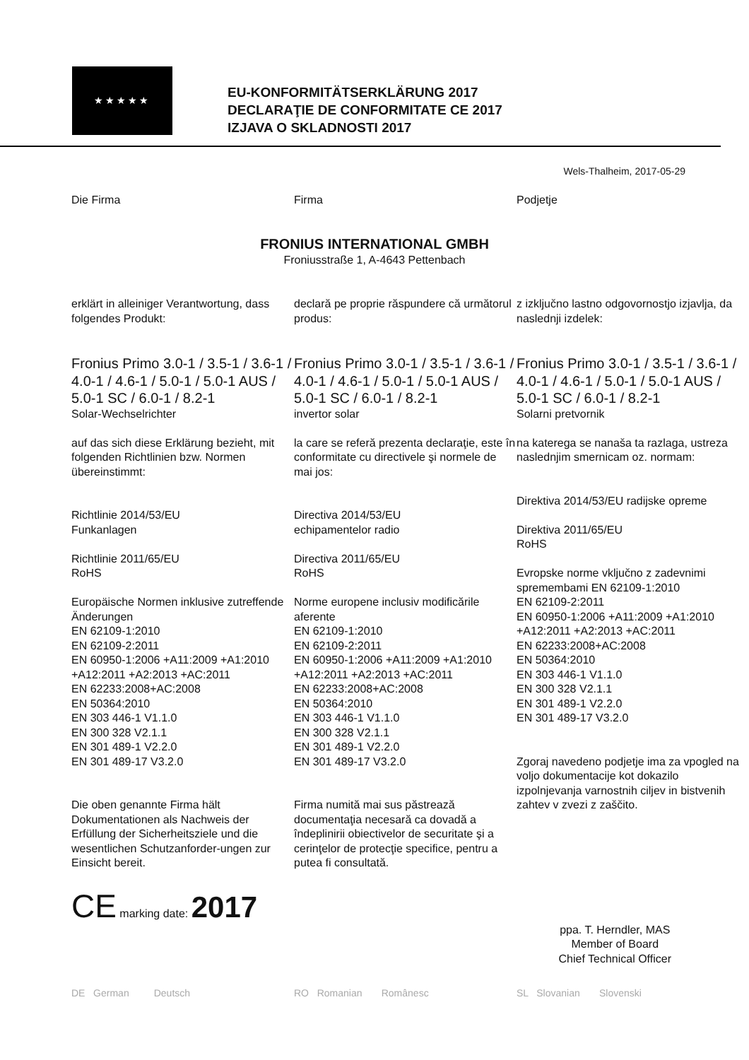★★★★★
EU-KONFORMITÄTSERKLÄRUNG 2017
DECLARAŢIE DE CONFORMITATE CE 2017
IZJAVA O SKLADNOSTI 2017
Wels-Thalheim, 2017-05-29
Die Firma Firma Podjetje
FRONIUS INTERNATIONAL GMBH
Froniusstraße 1, A-4643 Pettenbach
erklärt in alleiniger Verantwortung, dass folgendes Produkt:
Fronius Primo 3.0-1 / 3.5-1 / 3.6-1 / 4.0-1 / 4.6-1 / 5.0-1 / 5.0-1 AUS / 5.0-1 SC / 6.0-1 / 8.2-1
Solar-Wechselrichter
auf das sich diese Erklärung bezieht, mit folgenden Richtlinien bzw. Normen übereinstimmt:
Richtlinie 2014/53/EU
Funkanlagen
Richtlinie 2011/65/EU
RoHS
Europäische Normen inklusive zutreffende Änderungen
EN 62109-1:2010
EN 62109-2:2011
EN 60950-1:2006 +A11:2009 +A1:2010 +A12:2011 +A2:2013 +AC:2011
EN 62233:2008+AC:2008
EN 50364:2010
EN 303 446-1 V1.1.0
EN 300 328 V2.1.1
EN 301 489-1 V2.2.0
EN 301 489-17 V3.2.0
Die oben genannte Firma hält Dokumentationen als Nachweis der Erfüllung der Sicherheitsziele und die wesentlichen Schutzanforder-ungen zur Einsicht bereit.
declară pe proprie răspundere că următorul produs:
Fronius Primo 3.0-1 / 3.5-1 / 3.6-1 / 4.0-1 / 4.6-1 / 5.0-1 / 5.0-1 AUS / 5.0-1 SC / 6.0-1 / 8.2-1
invertor solar
la care se referă prezenta declaraţie, este în conformitate cu directivele şi normele de mai jos:
Directiva 2014/53/EU
echipamentelor radio
Directiva 2011/65/EU
RoHS
Norme europene inclusiv modificările aferente
EN 62109-1:2010
EN 62109-2:2011
EN 60950-1:2006 +A11:2009 +A1:2010 +A12:2011 +A2:2013 +AC:2011
EN 62233:2008+AC:2008
EN 50364:2010
EN 303 446-1 V1.1.0
EN 300 328 V2.1.1
EN 301 489-1 V2.2.0
EN 301 489-17 V3.2.0
Firma numită mai sus păstrează documentaţia necesară ca dovadă a îndeplinirii obiectivelor de securitate şi a cerinţelor de protecţie specifice, pentru a putea fi consultată.
z izključno lastno odgovornostjo izjavlja, da naslednji izdelek:
Fronius Primo 3.0-1 / 3.5-1 / 3.6-1 / 4.0-1 / 4.6-1 / 5.0-1 / 5.0-1 AUS / 5.0-1 SC / 6.0-1 / 8.2-1
Solarni pretvornik
na katerega se nanaša ta razlaga, ustreza naslednjim smernicam oz. normam:
Direktiva 2014/53/EU radijske opreme
Direktiva 2011/65/EU
RoHS
Evropske norme vključno z zadevnimi spremembami EN 62109-1:2010
EN 62109-2:2011
EN 60950-1:2006 +A11:2009 +A1:2010 +A12:2011 +A2:2013 +AC:2011
EN 62233:2008+AC:2008
EN 50364:2010
EN 303 446-1 V1.1.0
EN 300 328 V2.1.1
EN 301 489-1 V2.2.0
EN 301 489-17 V3.2.0
Zgoraj navedeno podjetje ima za vpogled na voljo dokumentacije kot dokazilo izpolnjevanja varnostnih ciljev in bistvenih zahtev v zvezi z zaščito.
CE marking date: 2017
ppa. T. Herndler, MAS
Member of Board
Chief Technical Officer
DE German Deutsch RO Romanian Românesc SL Slovanian Slovenski